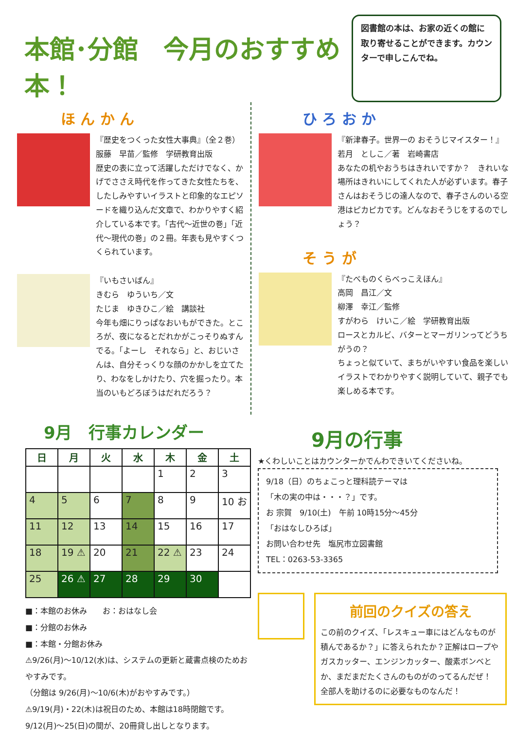本館･分館　今月のおすすめ本！
図書館の本は、お家の近くの館に取り寄せることができます。カウンターで申しこんでね。
ほ ん か ん
『歴史をつくった女性大事典』（全２巻）
服藤　早苗／監修　学研教育出版
歴史の表に立って活躍しただけでなく、かげでささえ時代を作ってきた女性たちを、したしみやすいイラストと印象的なエピソードを織り込んだ文章で、わかりやすく紹介している本です。「古代～近世の巻」「近代～現代の巻」の２冊。年表も見やすくつくられています。
『いもさいばん』
きむら　ゆういち／文
たじま　ゆきひこ／絵　講談社
今年も畑にりっぱなおいもができた。ところが、夜になるとだれかがこっそりぬすんでる。「よーし　それなら」と、おじいさんは、自分そっくりな顔のかかしを立てたり、わなをしかけたり、穴を掘ったり。本当のいもどろぼうはだれだろう？
ひ ろ お か
『新津春子。世界一の おそうじマイスター！』
若月　としこ／著　岩崎書店
あなたの机やおうちはきれいですか？　きれいな場所はきれいにしてくれた人が必ずいます。春子さんはおそうじの達人なので、春子さんのいる空港はピカピカです。どんなおそうじをするのでしょう？
そ う が
『たべものくらべっこえほん』
高岡　昌江／文
柳澤　幸江／監修
すがわら　けいこ／絵　学研教育出版
ロースとカルビ、バターとマーガリンってどうちがうの？
ちょっと似ていて、まちがいやすい食品を楽しいイラストでわかりやすく説明していて、親子でも楽しめる本です。
9月　行事カレンダー
| 日 | 月 | 火 | 水 | 木 | 金 | 土 |
| --- | --- | --- | --- | --- | --- | --- |
| | | | | 1 | 2 | 3 |
| 4 | 5 | 6 | 7 | 8 | 9 | 10 お |
| 11 | 12 | 13 | 14 | 15 | 16 | 17 |
| 18 | 19 ⚠ | 20 | 21 | 22 ⚠ | 23 | 24 |
| 25 | 26 ⚠ | 27 | 28 | 29 | 30 | |
■：本館のお休み　　お：おはなし会
■：分館のお休み
■：本館・分館お休み
⚠9/26(月)～10/12(水)は、システムの更新と蔵書点検のためおやすみです。
（分館は 9/26(月)～10/6(木)がおやすみです。）
⚠9/19(月)・22(木)は祝日のため、本館は18時閉館です。
9/12(月)～25(日)の間が、20冊貸し出しとなります。
9月の行事
★くわしいことはカウンターかでんわできいてくださいね。
9/18（日）のちょこっと理科読テーマは
「木の実の中は・・・？」です。
お 宗賀　9/10(土)　午前 10時15分～45分
「おはなしひろば」
お問い合わせ先　塩尻市立図書館
TEL：0263-53-3365
前回のクイズの答え
この前のクイズ、「レスキュー車にはどんなものが積んであるか？」に答えられたか？正解はロープやガスカッター、エンジンカッター、酸素ボンベとか、まだまだたくさんのものがのってるんだぜ！　全部人を助けるのに必要なものなんだ！